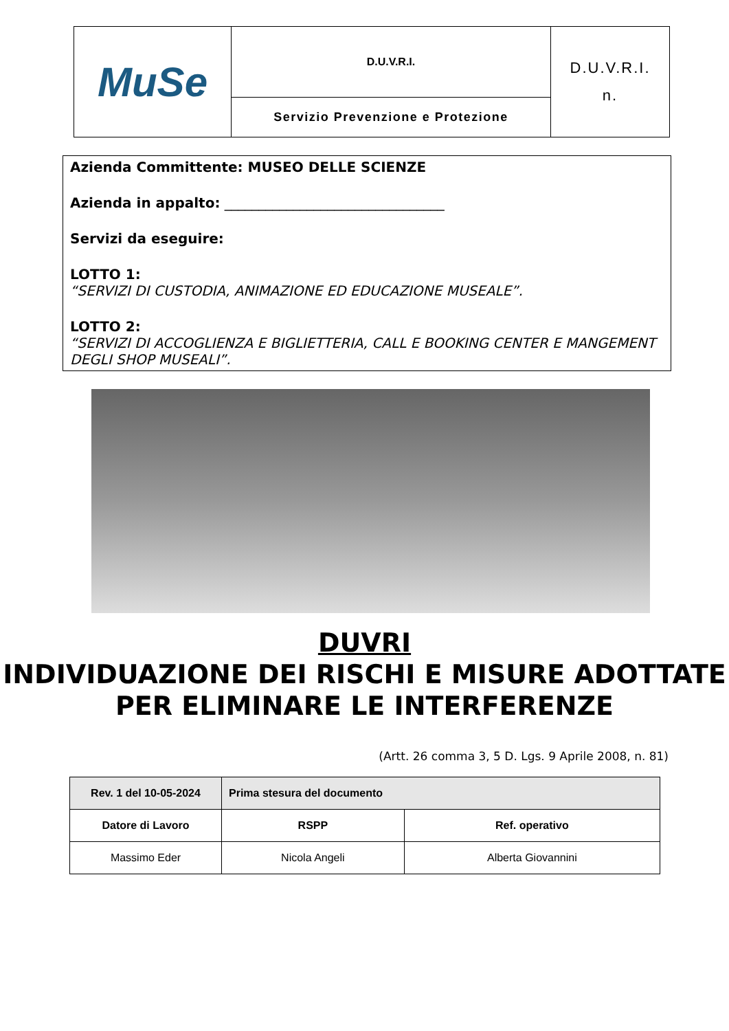| MuSe | D.U.V.R.I. | D.U.V.R.I. n. |
| | Servizio Prevenzione e Protezione | |
Azienda Committente: MUSEO DELLE SCIENZE
Azienda in appalto: ________________________________
Servizi da eseguire:
LOTTO 1:
“SERVIZI DI CUSTODIA, ANIMAZIONE ED EDUCAZIONE MUSEALE”.
LOTTO 2:
“SERVIZI DI ACCOGLIENZA E BIGLIETTERIA, CALL E BOOKING CENTER E MANGEMENT DEGLI SHOP MUSEALI”.
DUVRI
INDIVIDUAZIONE DEI RISCHI E MISURE ADOTTATE PER ELIMINARE LE INTERFERENZE
(Artt. 26 comma 3, 5 D. Lgs. 9 Aprile 2008, n. 81)
| Rev. 1 del 10-05-2024 | Prima stesura del documento | |
| --- | --- | --- |
| Datore di Lavoro | RSPP | Ref. operativo |
| Massimo Eder | Nicola Angeli | Alberta Giovannini |